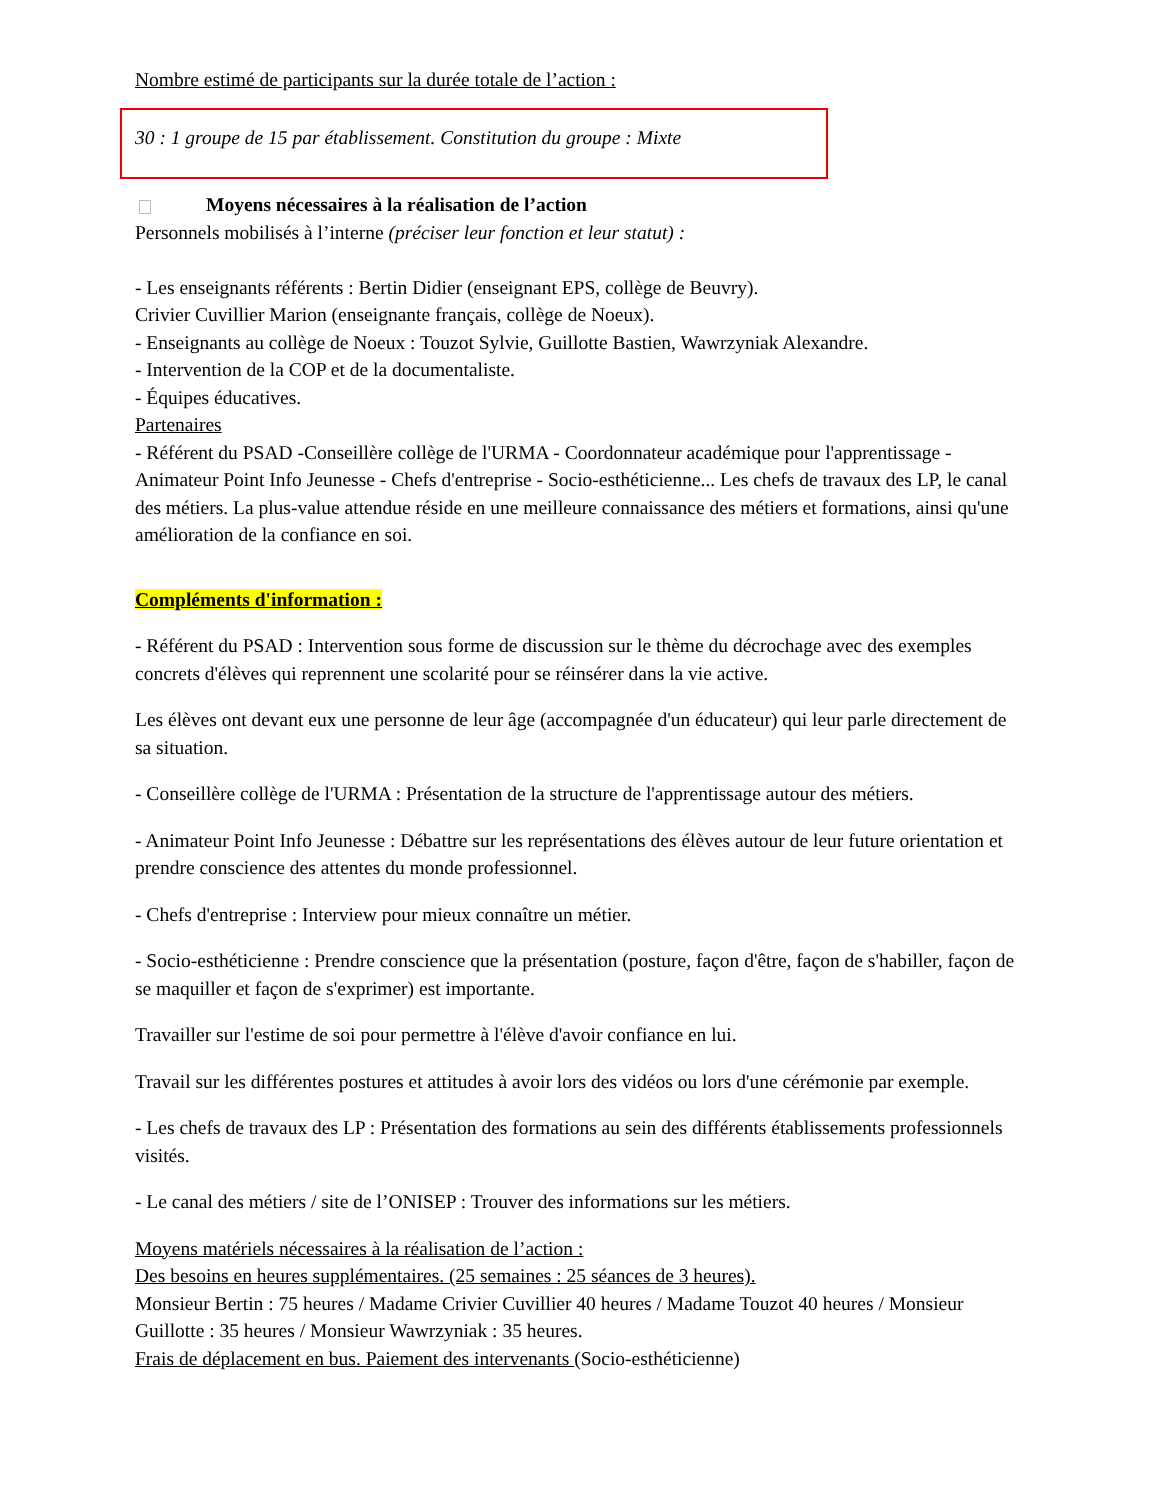Nombre estimé de participants sur la durée totale de l’action :
30 : 1 groupe de 15 par établissement. Constitution du groupe : Mixte
Moyens nécessaires à la réalisation de l’action
Personnels mobilisés à l’interne (préciser leur fonction et leur statut) :
- Les enseignants référents : Bertin Didier (enseignant EPS, collège de Beuvry).
Crivier Cuvillier Marion (enseignante français, collège de Noeux).
- Enseignants au collège de Noeux : Touzot Sylvie, Guillotte Bastien, Wawrzyniak Alexandre.
- Intervention de la COP et de la documentaliste.
- Équipes éducatives.
Partenaires
- Référent du PSAD -Conseillère collège de l'URMA - Coordonnateur académique pour l'apprentissage - Animateur Point Info Jeunesse - Chefs d'entreprise - Socio-esthéticienne... Les chefs de travaux des LP, le canal des métiers. La plus-value attendue réside en une meilleure connaissance des métiers et formations, ainsi qu'une amélioration de la confiance en soi.
Compléments d'information :
- Référent du PSAD : Intervention sous forme de discussion sur le thème du décrochage avec des exemples concrets d'élèves qui reprennent une scolarité pour se réinsérer dans la vie active.
Les élèves ont devant eux une personne de leur âge (accompagnée d'un éducateur) qui leur parle directement de sa situation.
- Conseillère collège de l'URMA : Présentation de la structure de l'apprentissage autour des métiers.
- Animateur Point Info Jeunesse : Débattre sur les représentations des élèves autour de leur future orientation et prendre conscience des attentes du monde professionnel.
- Chefs d'entreprise : Interview pour mieux connaître un métier.
- Socio-esthéticienne : Prendre conscience que la présentation (posture, façon d'être, façon de s'habiller, façon de se maquiller et façon de s'exprimer) est importante.
Travailler sur l'estime de soi pour permettre à l'élève d'avoir confiance en lui.
Travail sur les différentes postures et attitudes à avoir lors des vidéos ou lors d'une cérémonie par exemple.
- Les chefs de travaux des LP : Présentation des formations au sein des différents établissements professionnels visités.
- Le canal des métiers / site de l’ONISEP : Trouver des informations sur les métiers.
Moyens matériels nécessaires à la réalisation de l’action :
Des besoins en heures supplémentaires. (25 semaines : 25 séances de 3 heures).
Monsieur Bertin : 75 heures / Madame Crivier Cuvillier 40 heures / Madame Touzot 40 heures / Monsieur Guillotte : 35 heures / Monsieur Wawrzyniak : 35 heures.
Frais de déplacement en bus. Paiement des intervenants (Socio-esthéticienne)